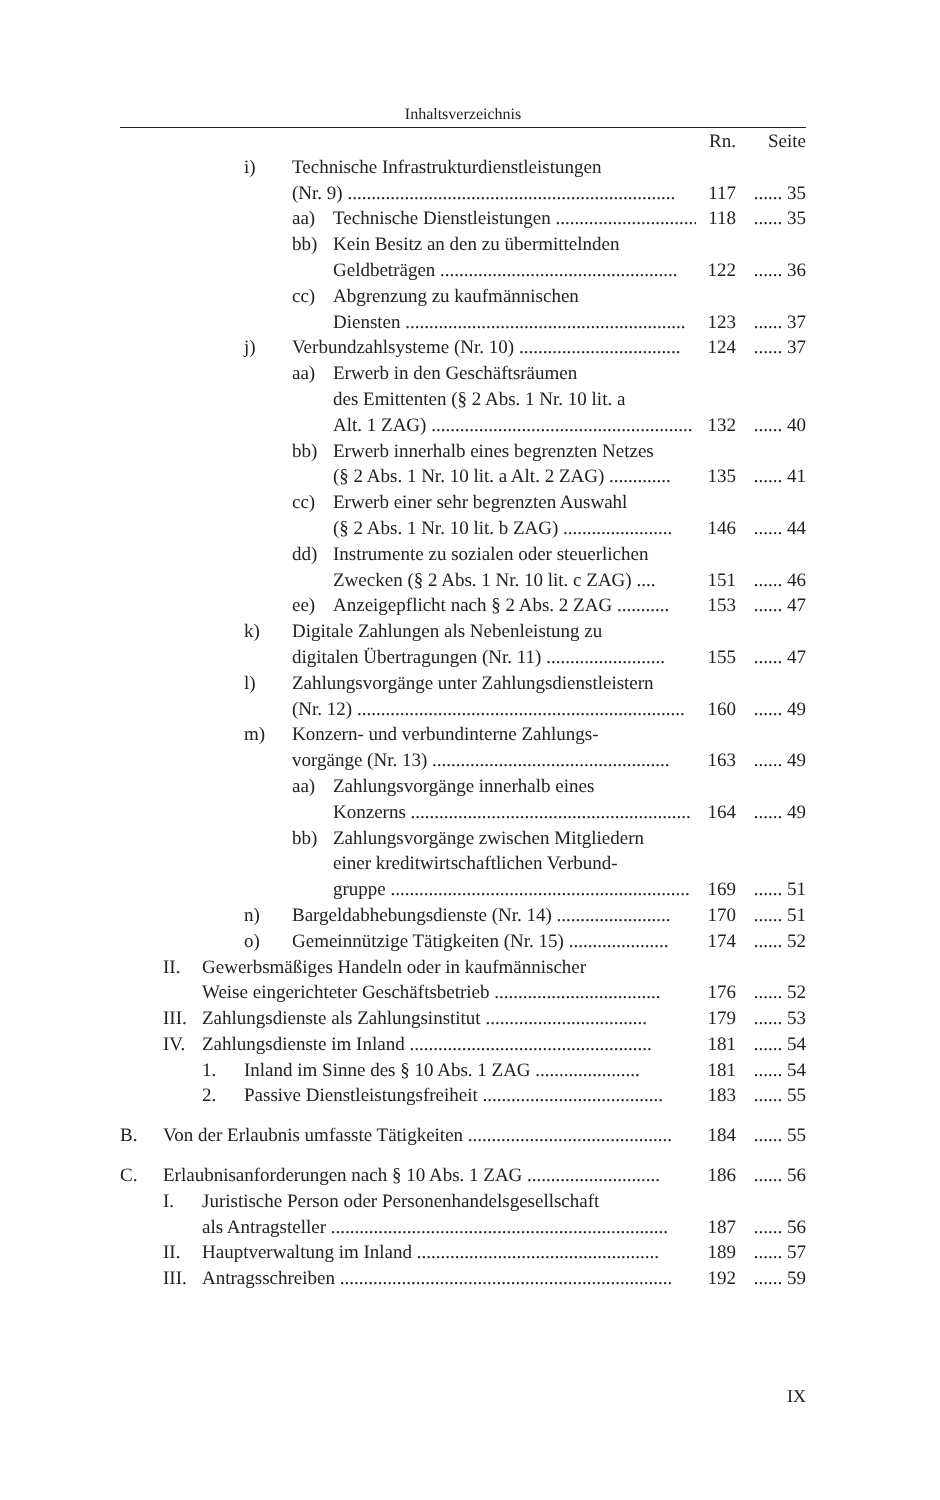Inhaltsverzeichnis
Rn. Seite
i) Technische Infrastrukturdienstleistungen
(Nr. 9) .....................................................................
117
...... 35
aa) Technische Dienstleistungen .............................. 118 ...... 35
bb) Kein Besitz an den zu übermittelnden
Geldbeträgen ..................................................
122
...... 36
cc) Abgrenzung zu kaufmännischen
Diensten ...........................................................
123
...... 37
j) Verbundzahlsysteme (Nr. 10) .................................. 124 ...... 37
aa) Erwerb in den Geschäftsräumen
des Emittenten (§ 2 Abs. 1 Nr. 10 lit. a
Alt. 1 ZAG) .......................................................
132
...... 40
bb) Erwerb innerhalb eines begrenzten Netzes
(§ 2 Abs. 1 Nr. 10 lit. a Alt. 2 ZAG) .............
135
...... 41
cc) Erwerb einer sehr begrenzten Auswahl
(§ 2 Abs. 1 Nr. 10 lit. b ZAG) .......................
146
...... 44
dd) Instrumente zu sozialen oder steuerlichen
Zwecken (§ 2 Abs. 1 Nr. 10 lit. c ZAG) ....
151
...... 46
ee) Anzeigepflicht nach § 2 Abs. 2 ZAG ........... 153 ...... 47
k) Digitale Zahlungen als Nebenleistung zu
digitalen Übertragungen (Nr. 11) .........................
155
...... 47
l) Zahlungsvorgänge unter Zahlungsdienstleistern
(Nr. 12) .....................................................................
160
...... 49
m) Konzern- und verbundinterne Zahlungs-
vorgänge (Nr. 13) ..................................................
163
...... 49
aa) Zahlungsvorgänge innerhalb eines
Konzerns ...........................................................
164
...... 49
bb) Zahlungsvorgänge zwischen Mitgliedern
einer kreditwirtschaftlichen Verbund-
gruppe ...............................................................
169
...... 51
n) Bargeldabhebungsdienste (Nr. 14) ........................ 170 ...... 51
o) Gemeinnützige Tätigkeiten (Nr. 15) ..................... 174 ...... 52
II. Gewerbsmäßiges Handeln oder in kaufmännischer
Weise eingerichteter Geschäftsbetrieb ...................................
176
...... 52
III. Zahlungsdienste als Zahlungsinstitut .................................. 179 ...... 53
IV. Zahlungsdienste im Inland ................................................... 181 ...... 54
1. Inland im Sinne des § 10 Abs. 1 ZAG ...................... 181 ...... 54
2. Passive Dienstleistungsfreiheit ...................................... 183 ...... 55
B. Von der Erlaubnis umfasste Tätigkeiten ........................................... 184 ...... 55
C. Erlaubnisanforderungen nach § 10 Abs. 1 ZAG ............................ 186 ...... 56
I. Juristische Person oder Personenhandelsgesellschaft
als Antragsteller .......................................................................
187
...... 56
II. Hauptverwaltung im Inland ................................................... 189 ...... 57
III. Antragsschreiben ...................................................................... 192 ...... 59
IX